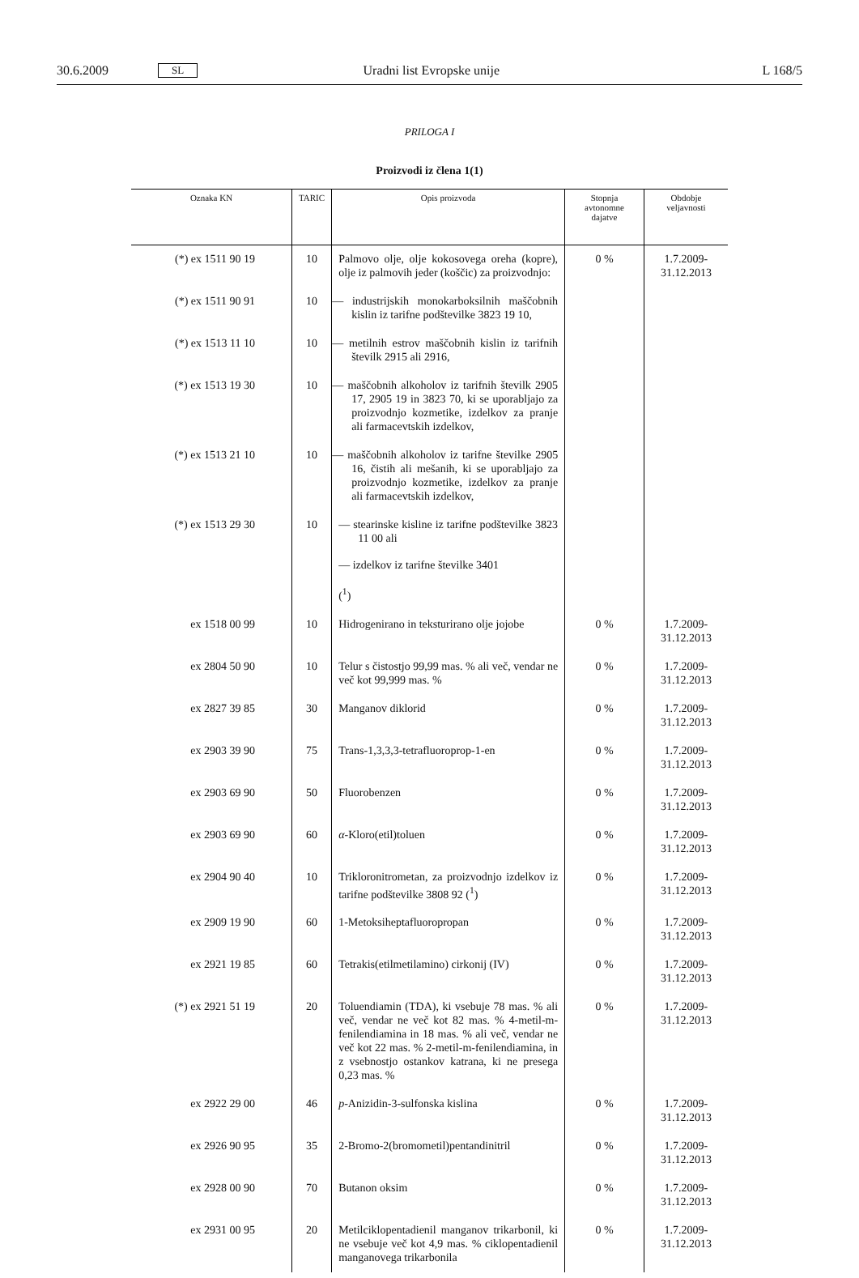30.6.2009 SL Uradni list Evropske unije L 168/5
PRILOGA I
Proizvodi iz člena 1(1)
| Oznaka KN | TARIC | Opis proizvoda | Stopnja avtonomne dajatve | Obdobje veljavnosti |
| --- | --- | --- | --- | --- |
| (*) ex 1511 90 19 | 10 | Palmovo olje, olje kokosovega oreha (kopre), olje iz palmovih jeder (koščic) za proizvodnjo: | 0 % | 1.7.2009-31.12.2013 |
| (*) ex 1511 90 91 | 10 | — industrijskih monokarboksilnih maščobnih kislin iz tarifne podštevilke 3823 19 10, | | |
| (*) ex 1513 11 10 | 10 | — metilnih estrov maščobnih kislin iz tarifnih številk 2915 ali 2916, | | |
| (*) ex 1513 19 30 | 10 | — maščobnih alkoholov iz tarifnih številk 2905 17, 2905 19 in 3823 70, ki se uporabljajo za proizvodnjo kozmetike, izdelkov za pranje ali farmacevtskih izdelkov, | | |
| (*) ex 1513 21 10 | 10 | — maščobnih alkoholov iz tarifne številke 2905 16, čistih ali mešanih, ki se uporabljajo za proizvodnjo kozmetike, izdelkov za pranje ali farmacevtskih izdelkov, | | |
| (*) ex 1513 29 30 | 10 | — stearinske kisline iz tarifne podštevilke 3823 11 00 ali — izdelkov iz tarifne številke 3401 (<sup>1</sup>) | | |
| ex 1518 00 99 | 10 | Hidrogenirano in teksturirano olje jojobe | 0 % | 1.7.2009-31.12.2013 |
| ex 2804 50 90 | 10 | Telur s čistostjo 99,99 mas. % ali več, vendar ne več kot 99,999 mas. % | 0 % | 1.7.2009-31.12.2013 |
| ex 2827 39 85 | 30 | Manganov diklorid | 0 % | 1.7.2009-31.12.2013 |
| ex 2903 39 90 | 75 | Trans-1,3,3,3-tetrafluoroprop-1-en | 0 % | 1.7.2009-31.12.2013 |
| ex 2903 69 90 | 50 | Fluorobenzen | 0 % | 1.7.2009-31.12.2013 |
| ex 2903 69 90 | 60 | α -Kloro(etil)toluen | 0 % | 1.7.2009-31.12.2013 |
| ex 2904 90 40 | 10 | Trikloronitrometan, za proizvodnjo izdelkov iz tarifne podštevilke 3808 92 (<sup>1</sup>) | 0 % | 1.7.2009-31.12.2013 |
| ex 2909 19 90 | 60 | 1-Metoksiheptafluoropropan | 0 % | 1.7.2009-31.12.2013 |
| ex 2921 19 85 | 60 | Tetrakis(etilmetilamino) cirkonij (IV) | 0 % | 1.7.2009-31.12.2013 |
| (*) ex 2921 51 19 | 20 | Toluendiamin (TDA), ki vsebuje 78 mas. % ali več, vendar ne več kot 82 mas. % 4-metil-m-fenilendiamina in 18 mas. % ali več, vendar ne več kot 22 mas. % 2-metil-m-fenilendiamina, in z vsebnostjo ostankov katrana, ki ne presega 0,23 mas. % | 0 % | 1.7.2009-31.12.2013 |
| ex 2922 29 00 | 46 | p -Anizidin-3-sulfonska kislina | 0 % | 1.7.2009-31.12.2013 |
| ex 2926 90 95 | 35 | 2-Bromo-2(bromometil)pentandinitril | 0 % | 1.7.2009-31.12.2013 |
| ex 2928 00 90 | 70 | Butanon oksim | 0 % | 1.7.2009-31.12.2013 |
| ex 2931 00 95 | 20 | Metilciklopentadienil manganov trikarbonil, ki ne vsebuje več kot 4,9 mas. % ciklopentadienil manganovega trikarbonila | 0 % | 1.7.2009-31.12.2013 |